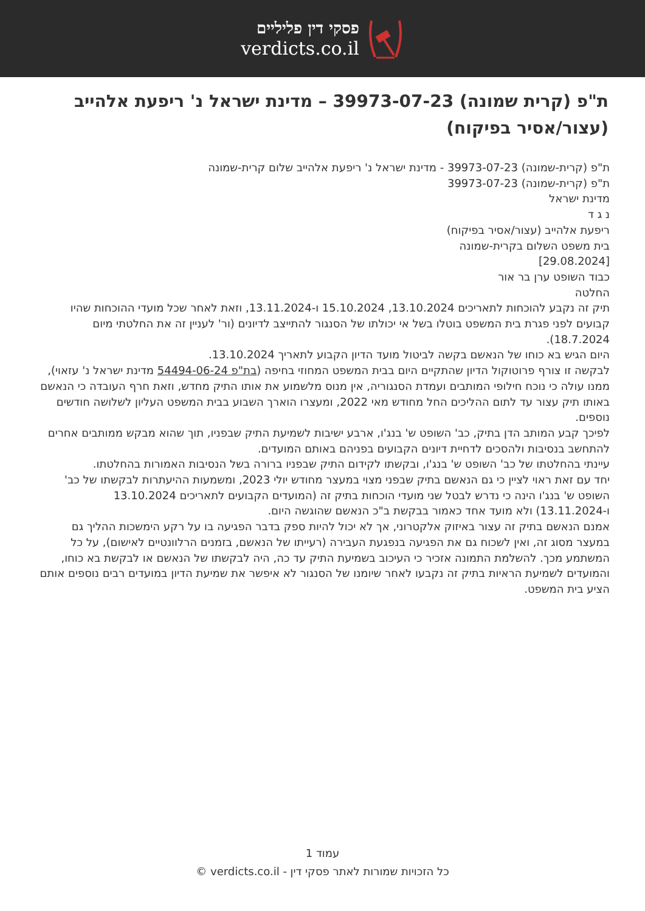פסקי דין פליליים
verdicts.co.il
ת"פ (קרית שמונה) 39973-07-23 – מדינת ישראל נ' ריפעת אלהייב (עצור/אסיר בפיקוח)
ת"פ (קרית-שמונה) 39973-07-23 - מדינת ישראל נ' ריפעת אלהייב שלום קרית-שמונה
ת"פ (קרית-שמונה) 39973-07-23
מדינת ישראל
נ ג ד
ריפעת אלהייב (עצור/אסיר בפיקוח)
בית משפט השלום בקרית-שמונה
[29.08.2024]
כבוד השופט ערן בר אור
החלטה
תיק זה נקבע להוכחות לתאריכים 13.10.2024, 15.10.2024 ו-13.11.2024, וזאת לאחר שכל מועדי ההוכחות שהיו קבועים לפני פגרת בית המשפט בוטלו בשל אי יכולתו של הסנגור להתייצב לדיונים (ור' לעניין זה את החלטתי מיום 18.7.2024).
היום הגיש בא כוחו של הנאשם בקשה לביטול מועד הדיון הקבוע לתאריך 13.10.2024.
לבקשה זו צורף פרוטוקול הדיון שהתקיים היום בבית המשפט המחוזי בחיפה (בת"פ 54494-06-24 מדינת ישראל נ' עזאוי), ממנו עולה כי נוכח חילופי המותבים ועמדת הסנגוריה, אין מנוס מלשמוע את אותו התיק מחדש, וזאת חרף העובדה כי הנאשם באותו תיק עצור עד לתום ההליכים החל מחודש מאי 2022, ומעצרו הוארך השבוע בבית המשפט העליון לשלושה חודשים נוספים.
לפיכך קבע המותב הדן בתיק, כב' השופט ש' בנג'ו, ארבע ישיבות לשמיעת התיק שבפניו, תוך שהוא מבקש ממותבים אחרים להתחשב בנסיבות ולהסכים לדחיית דיונים הקבועים בפניהם באותם המועדים.
עיינתי בהחלטתו של כב' השופט ש' בנג'ו, ובקשתו לקידום התיק שבפניו ברורה בשל הנסיבות האמורות בהחלטתו.
יחד עם זאת ראוי לציין כי גם הנאשם בתיק שבפני מצוי במעצר מחודש יולי 2023, ומשמעות ההיעתרות לבקשתו של כב' השופט ש' בנג'ו הינה כי נדרש לבטל שני מועדי הוכחות בתיק זה (המועדים הקבועים לתאריכים 13.10.2024 ו-13.11.2024) ולא מועד אחד כאמור בבקשת ב"כ הנאשם שהוגשה היום.
אמנם הנאשם בתיק זה עצור באיזוק אלקטרוני, אך לא יכול להיות ספק בדבר הפגיעה בו על רקע הימשכות ההליך גם במעצר מסוג זה, ואין לשכוח גם את הפגיעה בנפגעת העבירה (רעייתו של הנאשם, בזמנים הרלוונטיים לאישום), על כל המשתמע מכך. להשלמת התמונה אזכיר כי העיכוב בשמיעת התיק עד כה, היה לבקשתו של הנאשם או לבקשת בא כוחו, והמועדים לשמיעת הראיות בתיק זה נקבעו לאחר שיומנו של הסנגור לא איפשר את שמיעת הדיון במועדים רבים נוספים אותם הציע בית המשפט.
עמוד 1
כל הזכויות שמורות לאתר פסקי דין - verdicts.co.il ©